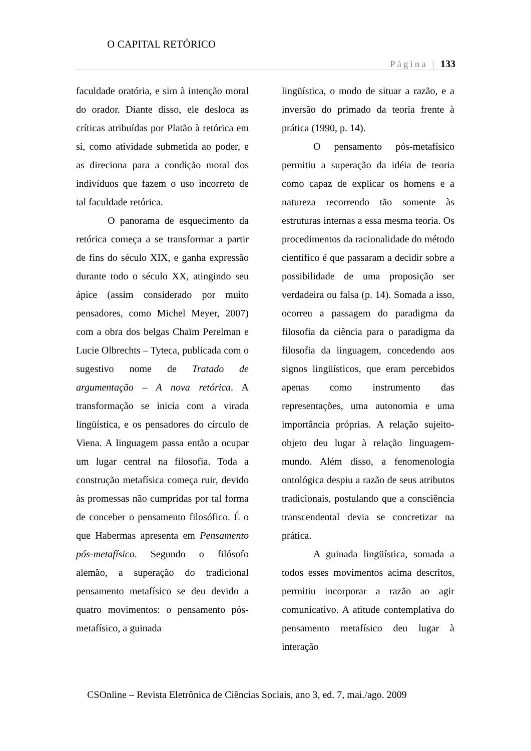O CAPITAL RETÓRICO
Página | 133
faculdade oratória, e sim à intenção moral do orador. Diante disso, ele desloca as críticas atribuídas por Platão à retórica em si, como atividade submetida ao poder, e as direciona para a condição moral dos indivíduos que fazem o uso incorreto de tal faculdade retórica.
O panorama de esquecimento da retórica começa a se transformar a partir de fins do século XIX, e ganha expressão durante todo o século XX, atingindo seu ápice (assim considerado por muito pensadores, como Michel Meyer, 2007) com a obra dos belgas Chaïm Perelman e Lucie Olbrechts – Tyteca, publicada com o sugestivo nome de Tratado de argumentação – A nova retórica. A transformação se inicia com a virada lingüística, e os pensadores do círculo de Viena. A linguagem passa então a ocupar um lugar central na filosofia. Toda a construção metafísica começa ruir, devido às promessas não cumpridas por tal forma de conceber o pensamento filosófico. É o que Habermas apresenta em Pensamento pós-metafísico. Segundo o filósofo alemão, a superação do tradicional pensamento metafísico se deu devido a quatro movimentos: o pensamento pós-metafísico, a guinada
lingüística, o modo de situar a razão, e a inversão do primado da teoria frente à prática (1990, p. 14).
O pensamento pós-metafísico permitiu a superação da idéia de teoria como capaz de explicar os homens e a natureza recorrendo tão somente às estruturas internas a essa mesma teoria. Os procedimentos da racionalidade do método científico é que passaram a decidir sobre a possibilidade de uma proposição ser verdadeira ou falsa (p. 14). Somada a isso, ocorreu a passagem do paradigma da filosofia da ciência para o paradigma da filosofia da linguagem, concedendo aos signos lingüísticos, que eram percebidos apenas como instrumento das representações, uma autonomia e uma importância próprias. A relação sujeito-objeto deu lugar à relação linguagem-mundo. Além disso, a fenomenologia ontológica despiu a razão de seus atributos tradicionais, postulando que a consciência transcendental devia se concretizar na prática.
A guinada lingüística, somada a todos esses movimentos acima descritos, permitiu incorporar a razão ao agir comunicativo. A atitude contemplativa do pensamento metafísico deu lugar à interação
CSOnline – Revista Eletrônica de Ciências Sociais, ano 3, ed. 7, mai./ago. 2009